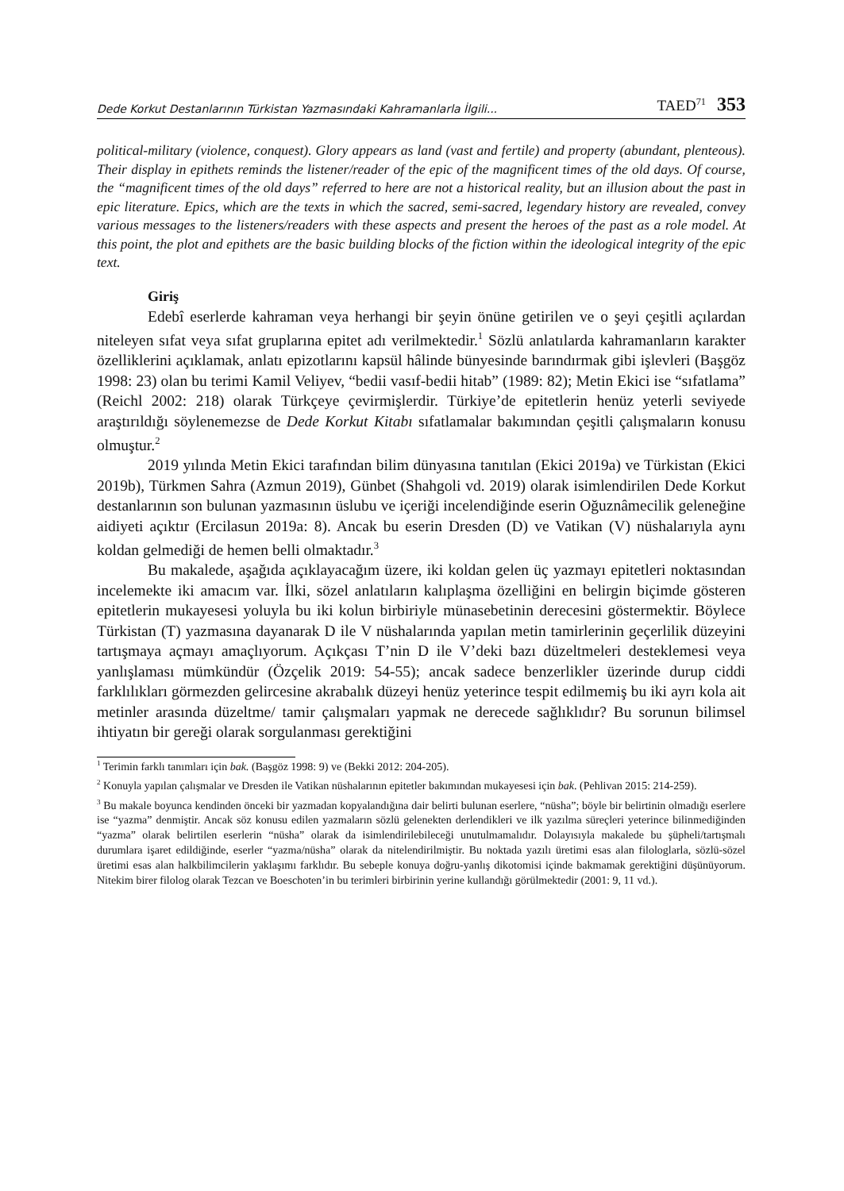Dede Korkut Destanlarının Türkistan Yazmasındaki Kahramanlarla İlgili... TAED<sup>71</sup> 353
political-military (violence, conquest). Glory appears as land (vast and fertile) and property (abundant, plenteous). Their display in epithets reminds the listener/reader of the epic of the magnificent times of the old days. Of course, the “magnificent times of the old days” referred to here are not a historical reality, but an illusion about the past in epic literature. Epics, which are the texts in which the sacred, semi-sacred, legendary history are revealed, convey various messages to the listeners/readers with these aspects and present the heroes of the past as a role model. At this point, the plot and epithets are the basic building blocks of the fiction within the ideological integrity of the epic text.
Giriş
Edebî eserlerde kahraman veya herhangi bir şeyin önüne getirilen ve o şeyi çeşitli açılardan niteleyen sıfat veya sıfat gruplarına epitet adı verilmektedir.<sup>1</sup> Sözlü anlatılarda kahramanların karakter özelliklerini açıklamak, anlatı epizotlarını kapsül hâlinde bünyesinde barındırmak gibi işlevleri (Başgöz 1998: 23) olan bu terimi Kamil Veliyev, “bedii vasıf-bedii hitab” (1989: 82); Metin Ekici ise “sıfatlama” (Reichl 2002: 218) olarak Türkçeye çevirmişlerdir. Türkiye’de epitetlerin henüz yeterli seviyede araştırıldığı söylenemezse de Dede Korkut Kitabı sıfatlamalar bakımından çeşitli çalışmaların konusu olmuştur.<sup>2</sup>
2019 yılında Metin Ekici tarafından bilim dünyasına tanıtılan (Ekici 2019a) ve Türkistan (Ekici 2019b), Türkmen Sahra (Azmun 2019), Günbet (Shahgoli vd. 2019) olarak isimlendirilen Dede Korkut destanlarının son bulunan yazmasının üslubu ve içeriği incelendiğinde eserin Oğuznâmecilik geleneğine aidiyeti açıktır (Ercilasun 2019a: 8). Ancak bu eserin Dresden (D) ve Vatikan (V) nüshalarıyla aynı koldan gelmediği de hemen belli olmaktadır.<sup>3</sup>
Bu makalede, aşağıda açıklayacağım üzere, iki koldan gelen üç yazmayı epitetleri noktasından incelemekte iki amacım var. İlki, sözel anlatıların kalıplaşma özelliğini en belirgin biçimde gösteren epitetlerin mukayesesi yoluyla bu iki kolun birbiriyle münasebetinin derecesini göstermektir. Böylece Türkistan (T) yazmasına dayanarak D ile V nüshalarında yapılan metin tamirlerinin geçerlilik düzeyini tartışmaya açmayı amaçlıyorum. Açıkçası T’nin D ile V’deki bazı düzeltmeleri desteklemesi veya yanlışlaması mümkündür (Özçelik 2019: 54-55); ancak sadece benzerlikler üzerinde durup ciddi farklılıkları görmezden gelircesine akrabalık düzeyi henüz yeterince tespit edilmemiş bu iki ayrı kola ait metinler arasında düzeltme/ tamir çalışmaları yapmak ne derecede sağlıklıdır? Bu sorunun bilimsel ihtiyatın bir gereği olarak sorgulanması gerektiğini
<sup>1</sup> Terimin farklı tanımları için bak. (Başgöz 1998: 9) ve (Bekki 2012: 204-205).
<sup>2</sup> Konuyla yapılan çalışmalar ve Dresden ile Vatikan nüshalarının epitetler bakımından mukayesesi için bak. (Pehlivan 2015: 214-259).
<sup>3</sup> Bu makale boyunca kendinden önceki bir yazmadan kopyalandığına dair belirti bulunan eserlere, “nüsha”; böyle bir belirtinin olmadığı eserlere ise “yazma” denmiştir. Ancak söz konusu edilen yazmaların sözlü gelenekten derlendikleri ve ilk yazılma süreçleri yeterince bilinmediğinden “yazma” olarak belirtilen eserlerin “nüsha” olarak da isimlendirilebileceği unutulmamalıdır. Dolayısıyla makalede bu şüpheli/tartışmalı durumlara işaret edildiğinde, eserler “yazma/nüsha” olarak da nitelendirilmiştir. Bu noktada yazılı üretimi esas alan filologlarla, sözlü-sözel üretimi esas alan halkbilimcilerin yaklaşımı farklıdır. Bu sebeple konuya doğru-yanlış dikotomisi içinde bakmamak gerektiğini düşünüyorum. Nitekim birer filolog olarak Tezcan ve Boeschoten’in bu terimleri birbirinin yerine kullandığı görülmektedir (2001: 9, 11 vd.).